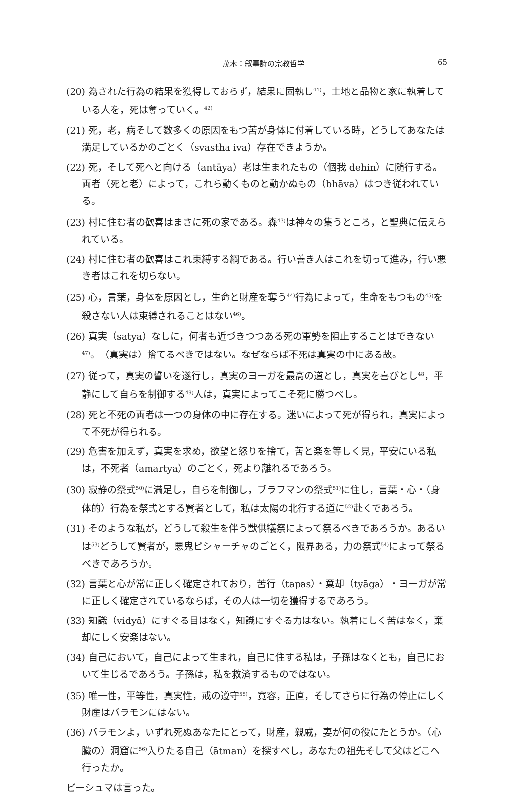茂木：叙事詩の宗教哲学
65
(20) 為された行為の結果を獲得しておらず，結果に固執し<sup>41)</sup>，土地と品物と家に執着している人を，死は奪っていく。<sup>42)</sup>
(21) 死，老，病そして数多くの原因をもつ苦が身体に付着している時，どうしてあなたは満足しているかのごとく（svastha iva）存在できようか。
(22) 死，そして死へと向ける（antāya）老は生まれたもの（個我 dehin）に随行する。両者（死と老）によって，これら動くものと動かぬもの（bhāva）はつき従われている。
(23) 村に住む者の歓喜はまさに死の家である。森<sup>43)</sup>は神々の集うところ，と聖典に伝えられている。
(24) 村に住む者の歓喜はこれ束縛する綱である。行い善き人はこれを切って進み，行い悪き者はこれを切らない。
(25) 心，言葉，身体を原因とし，生命と財産を奪う<sup>44)</sup>行為によって，生命をもつもの<sup>45)</sup>を殺さない人は束縛されることはない<sup>46)</sup>。
(26) 真実（satya）なしに，何者も近づきつつある死の軍勢を阻止することはできない<sup>47)</sup>。（真実は）捨てるべきではない。なぜならば不死は真実の中にある故。
(27) 従って，真実の誓いを遂行し，真実のヨーガを最高の道とし，真実を喜びとし<sup>48</sup>，平静にして自らを制御する<sup>49)</sup>人は，真実によってこそ死に勝つべし。
(28) 死と不死の両者は一つの身体の中に存在する。迷いによって死が得られ，真実によって不死が得られる。
(29) 危害を加えず，真実を求め，欲望と怒りを捨て，苦と楽を等しく見，平安にいる私は，不死者（amartya）のごとく，死より離れるであろう。
(30) 寂静の祭式<sup>50)</sup>に満足し，自らを制御し，ブラフマンの祭式<sup>51)</sup>に住し，言葉・心・（身体的）行為を祭式とする賢者として，私は太陽の北行する道に<sup>52)</sup>赴くであろう。
(31) そのような私が，どうして殺生を伴う獣供犠祭によって祭るべきであろうか。あるいは<sup>53)</sup>どうして賢者が，悪鬼ピシャーチャのごとく，限界ある，力の祭式<sup>54)</sup>によって祭るべきであろうか。
(32) 言葉と心が常に正しく確定されており，苦行（tapas）・棄却（tyāga）・ヨーガが常に正しく確定されているならば，その人は一切を獲得するであろう。
(33) 知識（vidyā）にすぐる目はなく，知識にすぐる力はない。執着にしく苦はなく，棄却にしく安楽はない。
(34) 自己において，自己によって生まれ，自己に住する私は，子孫はなくとも，自己において生じるであろう。子孫は，私を救済するものではない。
(35) 唯一性，平等性，真実性，戒の遵守<sup>55)</sup>，寛容，正直，そしてさらに行為の停止にしく財産はバラモンにはない。
(36) バラモンよ，いずれ死ぬあなたにとって，財産，親戚，妻が何の役にたとうか。（心臓の）洞窟に<sup>56)</sup>入りたる自己（ātman）を探すべし。あなたの祖先そして父はどこへ行ったか。
ビーシュマは言った。